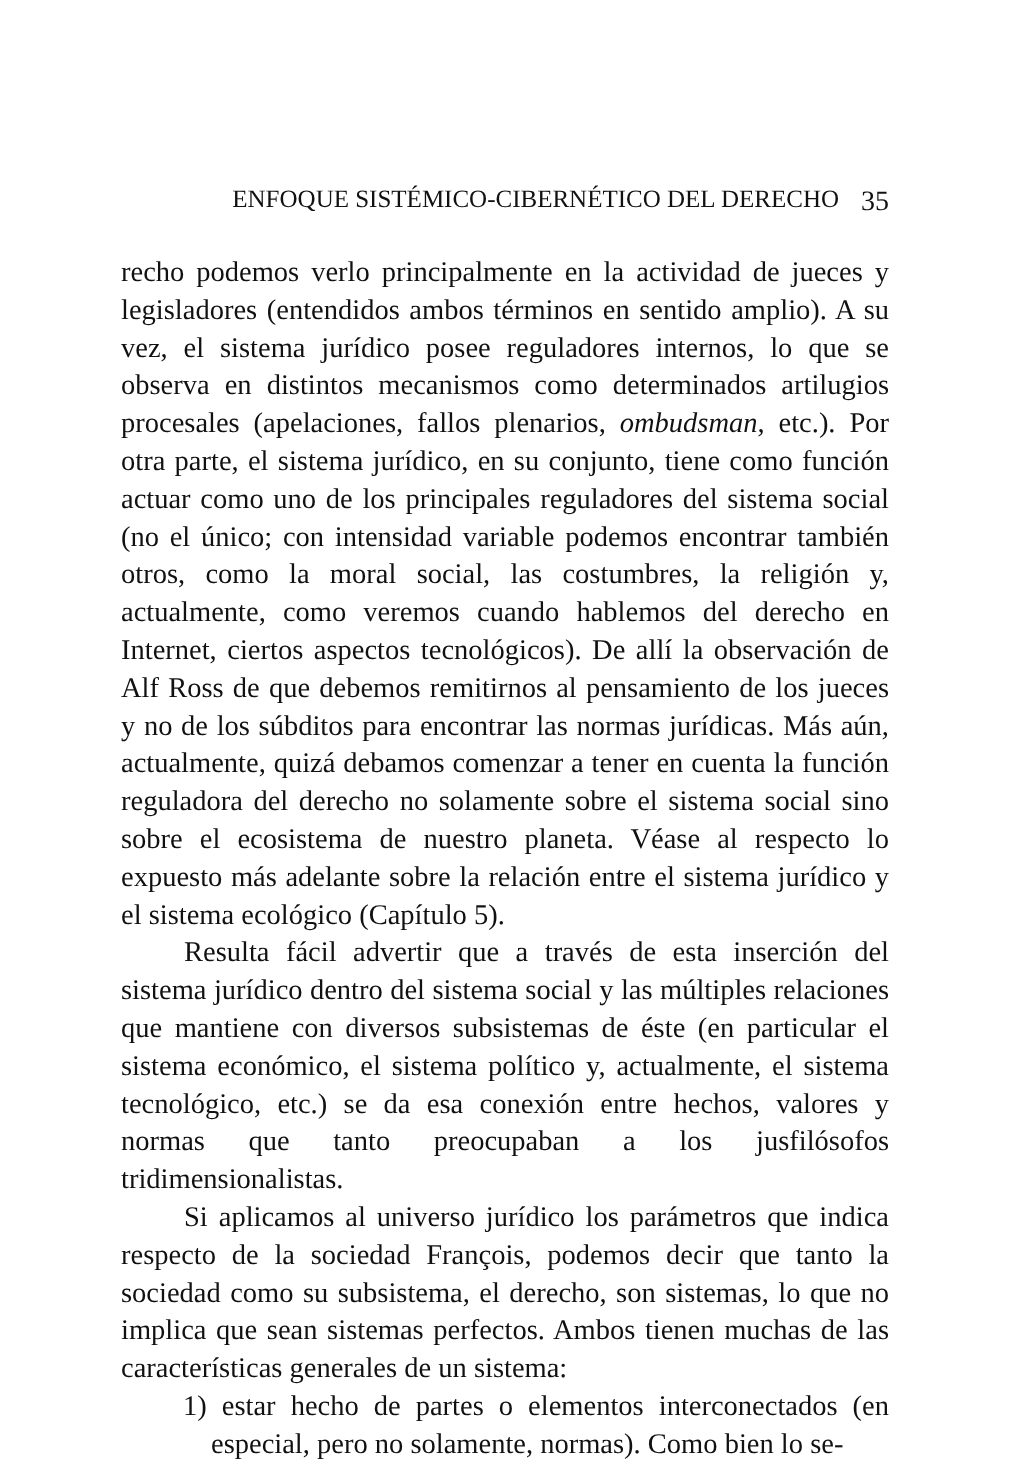ENFOQUE SISTÉMICO-CIBERNÉTICO DEL DERECHO 35
recho podemos verlo principalmente en la actividad de jueces y legisladores (entendidos ambos términos en sentido amplio). A su vez, el sistema jurídico posee reguladores internos, lo que se observa en distintos mecanismos como determinados artilugios procesales (apelaciones, fallos plenarios, ombudsman, etc.). Por otra parte, el sistema jurídico, en su conjunto, tiene como función actuar como uno de los principales reguladores del sistema social (no el único; con intensidad variable podemos encontrar también otros, como la moral social, las costumbres, la religión y, actualmente, como veremos cuando hablemos del derecho en Internet, ciertos aspectos tecnológicos). De allí la observación de Alf Ross de que debemos remitirnos al pensamiento de los jueces y no de los súbditos para encontrar las normas jurídicas. Más aún, actualmente, quizá debamos comenzar a tener en cuenta la función reguladora del derecho no solamente sobre el sistema social sino sobre el ecosistema de nuestro planeta. Véase al respecto lo expuesto más adelante sobre la relación entre el sistema jurídico y el sistema ecológico (Capítulo 5).
Resulta fácil advertir que a través de esta inserción del sistema jurídico dentro del sistema social y las múltiples relaciones que mantiene con diversos subsistemas de éste (en particular el sistema económico, el sistema político y, actualmente, el sistema tecnológico, etc.) se da esa conexión entre hechos, valores y normas que tanto preocupaban a los jusfilósofos tridimensionalistas.
Si aplicamos al universo jurídico los parámetros que indica respecto de la sociedad François, podemos decir que tanto la sociedad como su subsistema, el derecho, son sistemas, lo que no implica que sean sistemas perfectos. Ambos tienen muchas de las características generales de un sistema:
1) estar hecho de partes o elementos interconectados (en especial, pero no solamente, normas). Como bien lo se-